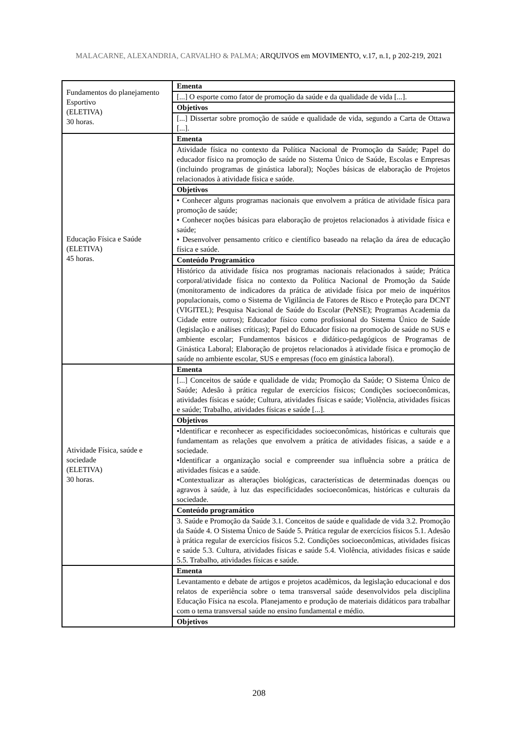MALACARNE, ALEXANDRIA, CARVALHO & PALMA; ARQUIVOS em MOVIMENTO, v.17, n.1, p 202-219, 2021
| Fundamentos do planejamento Esportivo (ELETIVA) 30 horas. | Ementa |
| | [...] O esporte como fator de promoção da saúde e da qualidade de vida [...]. |
| | Objetivos |
| | [...] Dissertar sobre promoção de saúde e qualidade de vida, segundo a Carta de Ottawa [...]. |
| Educação Física e Saúde (ELETIVA) 45 horas. | Ementa |
| | Atividade física no contexto da Política Nacional de Promoção da Saúde; Papel do educador físico na promoção de saúde no Sistema Único de Saúde, Escolas e Empresas (incluindo programas de ginástica laboral); Noções básicas de elaboração de Projetos relacionados à atividade física e saúde. |
| | Objetivos |
| | • Conhecer alguns programas nacionais que envolvem a prática de atividade física para promoção de saúde; • Conhecer noções básicas para elaboração de projetos relacionados à atividade física e saúde; • Desenvolver pensamento crítico e científico baseado na relação da área de educação física e saúde. |
| | Conteúdo Programático |
| | Histórico da atividade física nos programas nacionais relacionados à saúde; Prática corporal/atividade física no contexto da Política Nacional de Promoção da Saúde (monitoramento de indicadores da prática de atividade física por meio de inquéritos populacionais, como o Sistema de Vigilância de Fatores de Risco e Proteção para DCNT (VIGITEL); Pesquisa Nacional de Saúde do Escolar (PeNSE); Programas Academia da Cidade entre outros); Educador físico como profissional do Sistema Único de Saúde (legislação e análises críticas); Papel do Educador físico na promoção de saúde no SUS e ambiente escolar; Fundamentos básicos e didático-pedagógicos de Programas de Ginástica Laboral; Elaboração de projetos relacionados à atividade física e promoção de saúde no ambiente escolar, SUS e empresas (foco em ginástica laboral). |
| Atividade Física, saúde e sociedade (ELETIVA) 30 horas. | Ementa |
| | [...] Conceitos de saúde e qualidade de vida; Promoção da Saúde; O Sistema Único de Saúde; Adesão à prática regular de exercícios físicos; Condições socioeconômicas, atividades físicas e saúde; Cultura, atividades físicas e saúde; Violência, atividades físicas e saúde; Trabalho, atividades físicas e saúde [...]. |
| | Objetivos |
| | •Identificar e reconhecer as especificidades socioeconômicas, históricas e culturais que fundamentam as relações que envolvem a prática de atividades físicas, a saúde e a sociedade. •Identificar a organização social e compreender sua influência sobre a prática de atividades físicas e a saúde. •Contextualizar as alterações biológicas, características de determinadas doenças ou agravos à saúde, à luz das especificidades socioeconômicas, históricas e culturais da sociedade. |
| | Conteúdo programático |
| | 3. Saúde e Promoção da Saúde 3.1. Conceitos de saúde e qualidade de vida 3.2. Promoção da Saúde 4. O Sistema Único de Saúde 5. Prática regular de exercícios físicos 5.1. Adesão à prática regular de exercícios físicos 5.2. Condições socioeconômicas, atividades físicas e saúde 5.3. Cultura, atividades físicas e saúde 5.4. Violência, atividades físicas e saúde 5.5. Trabalho, atividades físicas e saúde. |
| | Ementa |
| | Levantamento e debate de artigos e projetos acadêmicos, da legislação educacional e dos relatos de experiência sobre o tema transversal saúde desenvolvidos pela disciplina Educação Física na escola. Planejamento e produção de materiais didáticos para trabalhar com o tema transversal saúde no ensino fundamental e médio. |
| | Objetivos |
208